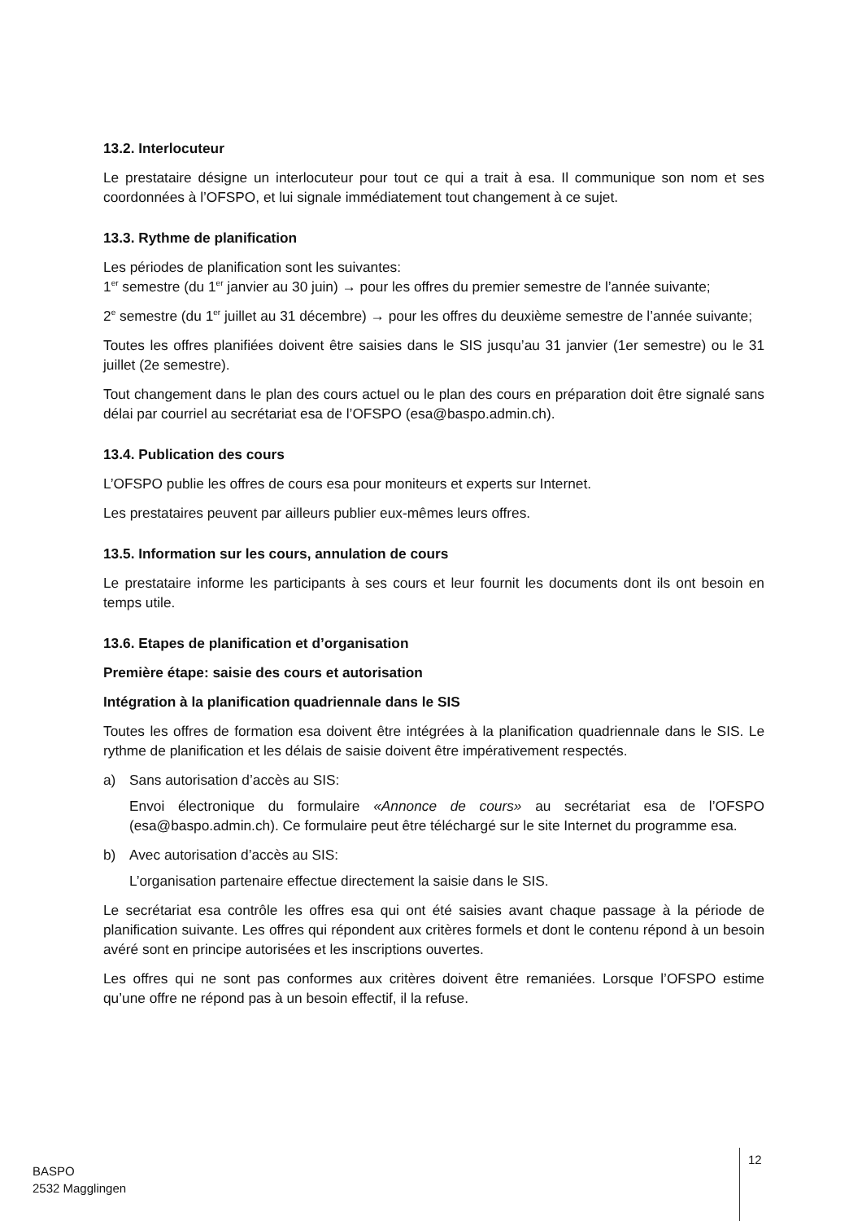13.2. Interlocuteur
Le prestataire désigne un interlocuteur pour tout ce qui a trait à esa. Il communique son nom et ses coordonnées à l’OFSPO, et lui signale immédiatement tout changement à ce sujet.
13.3. Rythme de planification
Les périodes de planification sont les suivantes:
1<sup>er</sup> semestre (du 1<sup>er</sup> janvier au 30 juin) → pour les offres du premier semestre de l’année suivante;
2<sup>e</sup> semestre (du 1<sup>er</sup> juillet au 31 décembre) → pour les offres du deuxième semestre de l’année suivante;
Toutes les offres planifiées doivent être saisies dans le SIS jusqu’au 31 janvier (1er semestre) ou le 31 juillet (2e semestre).
Tout changement dans le plan des cours actuel ou le plan des cours en préparation doit être signalé sans délai par courriel au secrétariat esa de l’OFSPO (esa@baspo.admin.ch).
13.4. Publication des cours
L’OFSPO publie les offres de cours esa pour moniteurs et experts sur Internet.
Les prestataires peuvent par ailleurs publier eux-mêmes leurs offres.
13.5. Information sur les cours, annulation de cours
Le prestataire informe les participants à ses cours et leur fournit les documents dont ils ont besoin en temps utile.
13.6. Etapes de planification et d’organisation
Première étape: saisie des cours et autorisation
Intégration à la planification quadriennale dans le SIS
Toutes les offres de formation esa doivent être intégrées à la planification quadriennale dans le SIS. Le rythme de planification et les délais de saisie doivent être impérativement respectés.
a) Sans autorisation d’accès au SIS:
Envoi électronique du formulaire «Annonce de cours» au secrétariat esa de l’OFSPO (esa@baspo.admin.ch). Ce formulaire peut être téléchargé sur le site Internet du programme esa.
b) Avec autorisation d’accès au SIS:
L’organisation partenaire effectue directement la saisie dans le SIS.
Le secrétariat esa contrôle les offres esa qui ont été saisies avant chaque passage à la période de planification suivante. Les offres qui répondent aux critères formels et dont le contenu répond à un besoin avéré sont en principe autorisées et les inscriptions ouvertes.
Les offres qui ne sont pas conformes aux critères doivent être remaniées. Lorsque l’OFSPO estime qu’une offre ne répond pas à un besoin effectif, il la refuse.
BASPO
2532 Magglingen
12